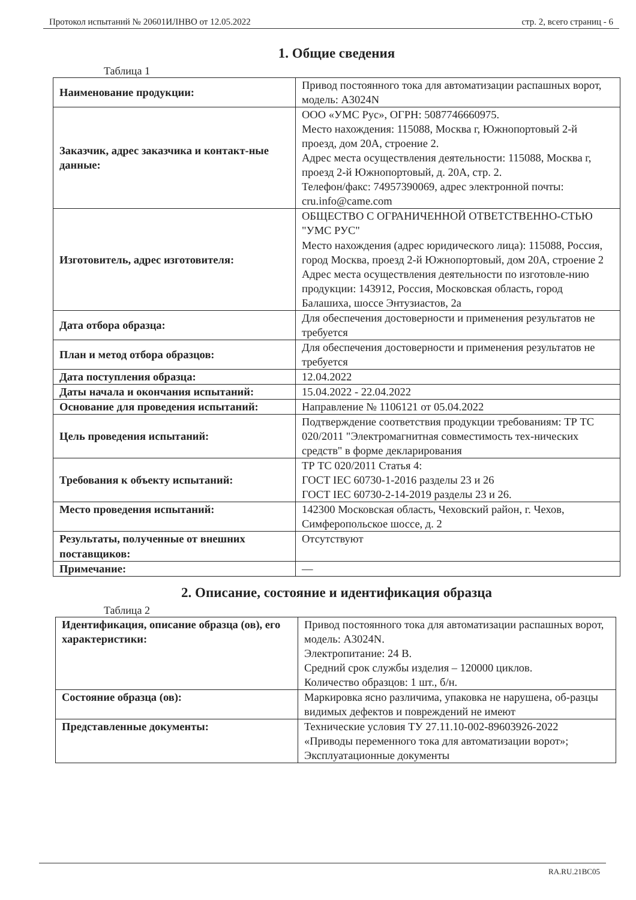Протокол испытаний № 20601ИЛНВО от 12.05.2022 стр. 2, всего страниц - 6
1. Общие сведения
Таблица 1
| Наименование продукции: | Привод постоянного тока для автоматизации распашных ворот, модель: А3024N |
| Заказчик, адрес заказчика и контакт-ные данные: | ООО «УМС Рус», ОГРН: 5087746660975. Место нахождения: 115088, Москва г, Южнопортовый 2-й проезд, дом 20А, строение 2. Адрес места осуществления деятельности: 115088, Москва г, проезд 2-й Южнопортовый, д. 20А, стр. 2. Телефон/факс: 74957390069, адрес электронной почты: cru.info@came.com |
| Изготовитель, адрес изготовителя: | ОБЩЕСТВО С ОГРАНИЧЕННОЙ ОТВЕТСТВЕННО-СТЬЮ "УМС РУС" Место нахождения (адрес юридического лица): 115088, Россия, город Москва, проезд 2-й Южнопортовый, дом 20А, строение 2 Адрес места осуществления деятельности по изготовле-нию продукции: 143912, Россия, Московская область, город Балашиха, шоссе Энтузиастов, 2а |
| Дата отбора образца: | Для обеспечения достоверности и применения результатов не требуется |
| План и метод отбора образцов: | Для обеспечения достоверности и применения результатов не требуется |
| Дата поступления образца: | 12.04.2022 |
| Даты начала и окончания испытаний: | 15.04.2022 - 22.04.2022 |
| Основание для проведения испытаний: | Направление № 1106121 от 05.04.2022 |
| Цель проведения испытаний: | Подтверждение соответствия продукции требованиям: ТР ТС 020/2011 "Электромагнитная совместимость тех-нических средств" в форме декларирования |
| Требования к объекту испытаний: | ТР ТС 020/2011 Статья 4: ГОСТ IEC 60730-1-2016 разделы 23 и 26 ГОСТ IEC 60730-2-14-2019 разделы 23 и 26. |
| Место проведения испытаний: | 142300 Московская область, Чеховский район, г. Чехов, Симферопольское шоссе, д. 2 |
| Результаты, полученные от внешних поставщиков: | Отсутствуют |
| Примечание: | — |
2. Описание, состояние и идентификация образца
Таблица 2
| Идентификация, описание образца (ов), его характеристики: | Привод постоянного тока для автоматизации распашных ворот, модель: А3024N. Электропитание: 24 В. Средний срок службы изделия – 120000 циклов. Количество образцов: 1 шт., б/н. |
| Состояние образца (ов): | Маркировка ясно различима, упаковка не нарушена, об-разцы видимых дефектов и повреждений не имеют |
| Представленные документы: | Технические условия ТУ 27.11.10-002-89603926-2022 «Приводы переменного тока для автоматизации ворот»; Эксплуатационные документы |
RA.RU.21BC05